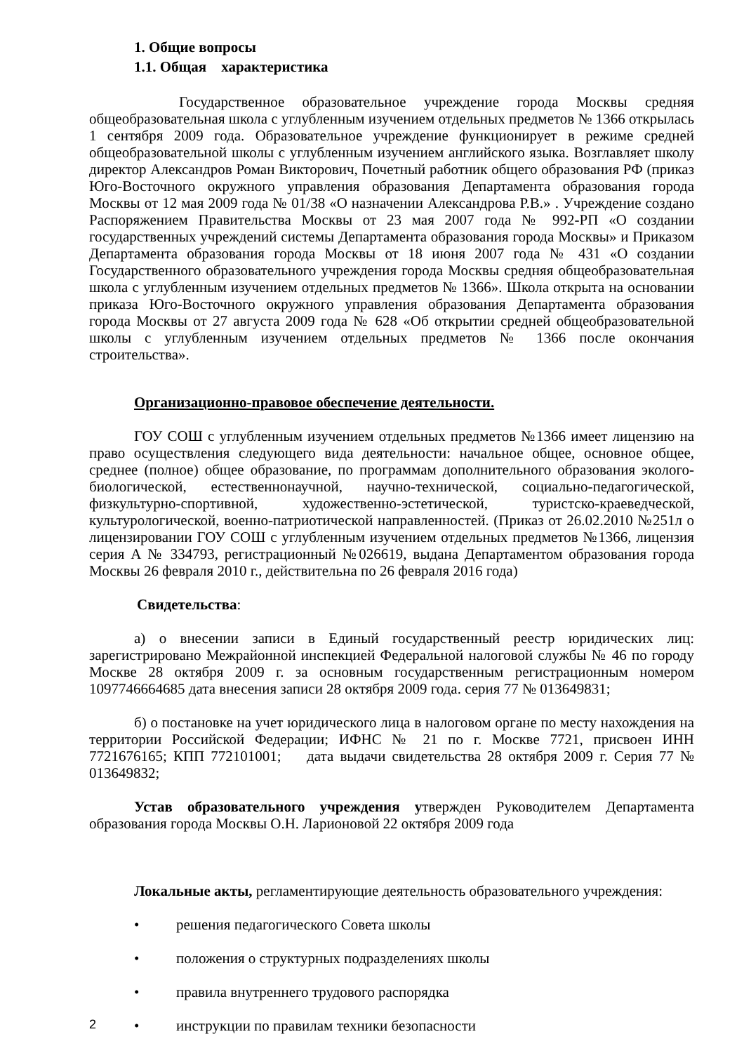1. Общие вопросы
1.1. Общая характеристика
Государственное образовательное учреждение города Москвы средняя общеобразовательная школа с углубленным изучением отдельных предметов № 1366 открылась 1 сентября 2009 года. Образовательное учреждение функционирует в режиме средней общеобразовательной школы с углубленным изучением английского языка. Возглавляет школу директор Александров Роман Викторович, Почетный работник общего образования РФ (приказ Юго-Восточного окружного управления образования Департамента образования города Москвы от 12 мая 2009 года № 01/38 «О назначении Александрова Р.В.» . Учреждение создано Распоряжением Правительства Москвы от 23 мая 2007 года № 992-РП «О создании государственных учреждений системы Департамента образования города Москвы» и Приказом Департамента образования города Москвы от 18 июня 2007 года № 431 «О создании Государственного образовательного учреждения города Москвы средняя общеобразовательная школа с углубленным изучением отдельных предметов № 1366». Школа открыта на основании приказа Юго-Восточного окружного управления образования Департамента образования города Москвы от 27 августа 2009 года № 628 «Об открытии средней общеобразовательной школы с углубленным изучением отдельных предметов № 1366 после окончания строительства».
Организационно-правовое обеспечение деятельности.
ГОУ СОШ с углубленным изучением отдельных предметов №1366 имеет лицензию на право осуществления следующего вида деятельности: начальное общее, основное общее, среднее (полное) общее образование, по программам дополнительного образования эколого-биологической, естественнонаучной, научно-технической, социально-педагогической, физкультурно-спортивной, художественно-эстетической, туристско-краеведческой, культурологической, военно-патриотической направленностей. (Приказ от 26.02.2010 №251л о лицензировании ГОУ СОШ с углубленным изучением отдельных предметов №1366, лицензия серия А № 334793, регистрационный №026619, выдана Департаментом образования города Москвы 26 февраля 2010 г., действительна по 26 февраля 2016 года)
Свидетельства:
а) о внесении записи в Единый государственный реестр юридических лиц: зарегистрировано Межрайонной инспекцией Федеральной налоговой службы № 46 по городу Москве 28 октября 2009 г. за основным государственным регистрационным номером 1097746664685 дата внесения записи 28 октября 2009 года. серия 77 № 013649831;
б) о постановке на учет юридического лица в налоговом органе по месту нахождения на территории Российской Федерации; ИФНС № 21 по г. Москве 7721, присвоен ИНН 7721676165; КПП 772101001; дата выдачи свидетельства 28 октября 2009 г. Серия 77 № 013649832;
Устав образовательного учреждения утвержден Руководителем Департамента образования города Москвы О.Н. Ларионовой 22 октября 2009 года
Локальные акты, регламентирующие деятельность образовательного учреждения:
• решения педагогического Совета школы
• положения о структурных подразделениях школы
• правила внутреннего трудового распорядка
• инструкции по правилам техники безопасности
2